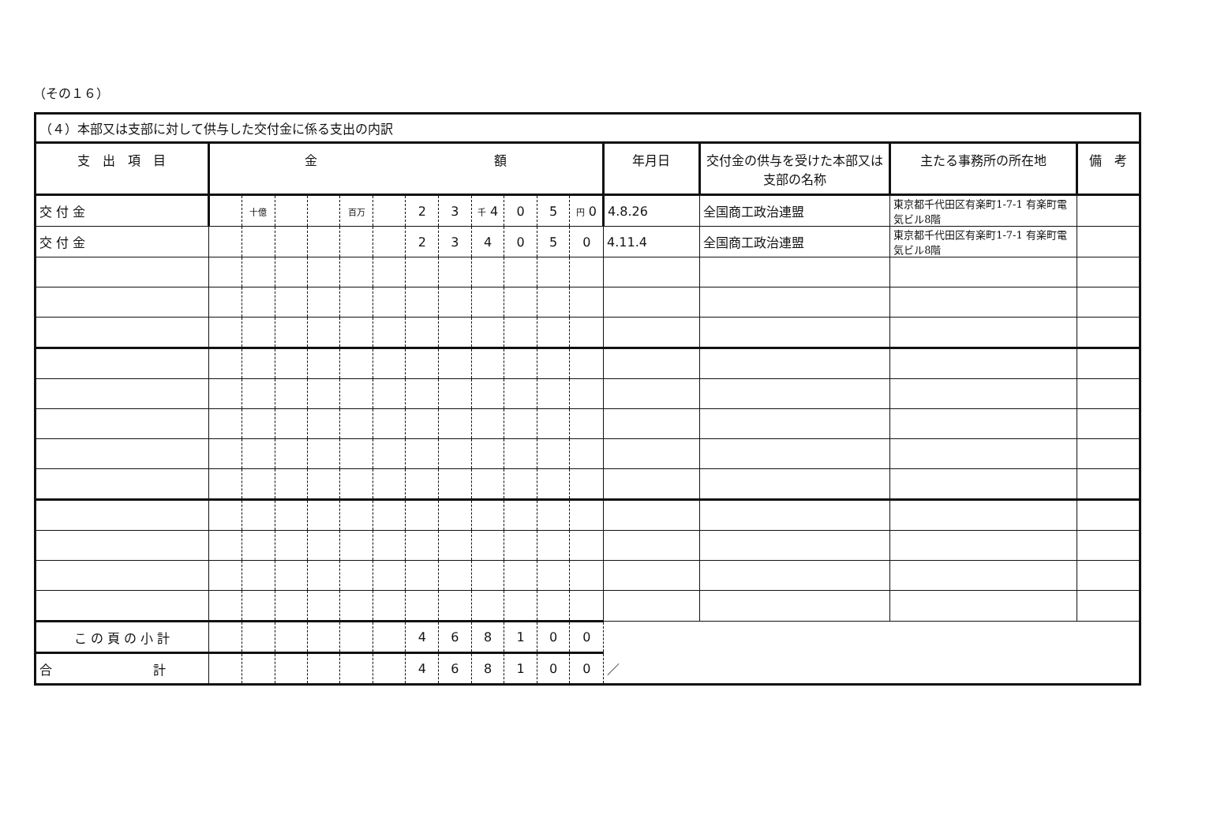（その１６）
| （４）本部又は支部に対して供与した交付金に係る支出の内訳 | | | | | | | | | | | | | | | | |
| 支 出 項 目 | 金 額 | | | | | | | | | | | | 年月日 | 交付金の供与を受けた本部又は支部の名称 | 主たる事務所の所在地 | 備 考 |
| 交 付 金 | | 十億 | | | 百万 | | 2 | 3 | 千 4 | 0 | 5 | 円 0 | 4.8.26 | 全国商工政治連盟 | 東京都千代田区有楽町1-7-1 有楽町電気ビル8階 | |
| 交 付 金 | | | | | | | 2 | 3 | 4 | 0 | 5 | 0 | 4.11.4 | 全国商工政治連盟 | 東京都千代田区有楽町1-7-1 有楽町電気ビル8階 | |
| こ の 頁 の 小 計 | | | | | | | 4 | 6 | 8 | 1 | 0 | 0 | | | | |
| 合 計 | | | | | | | 4 | 6 | 8 | 1 | 0 | 0 | ／ | | | |